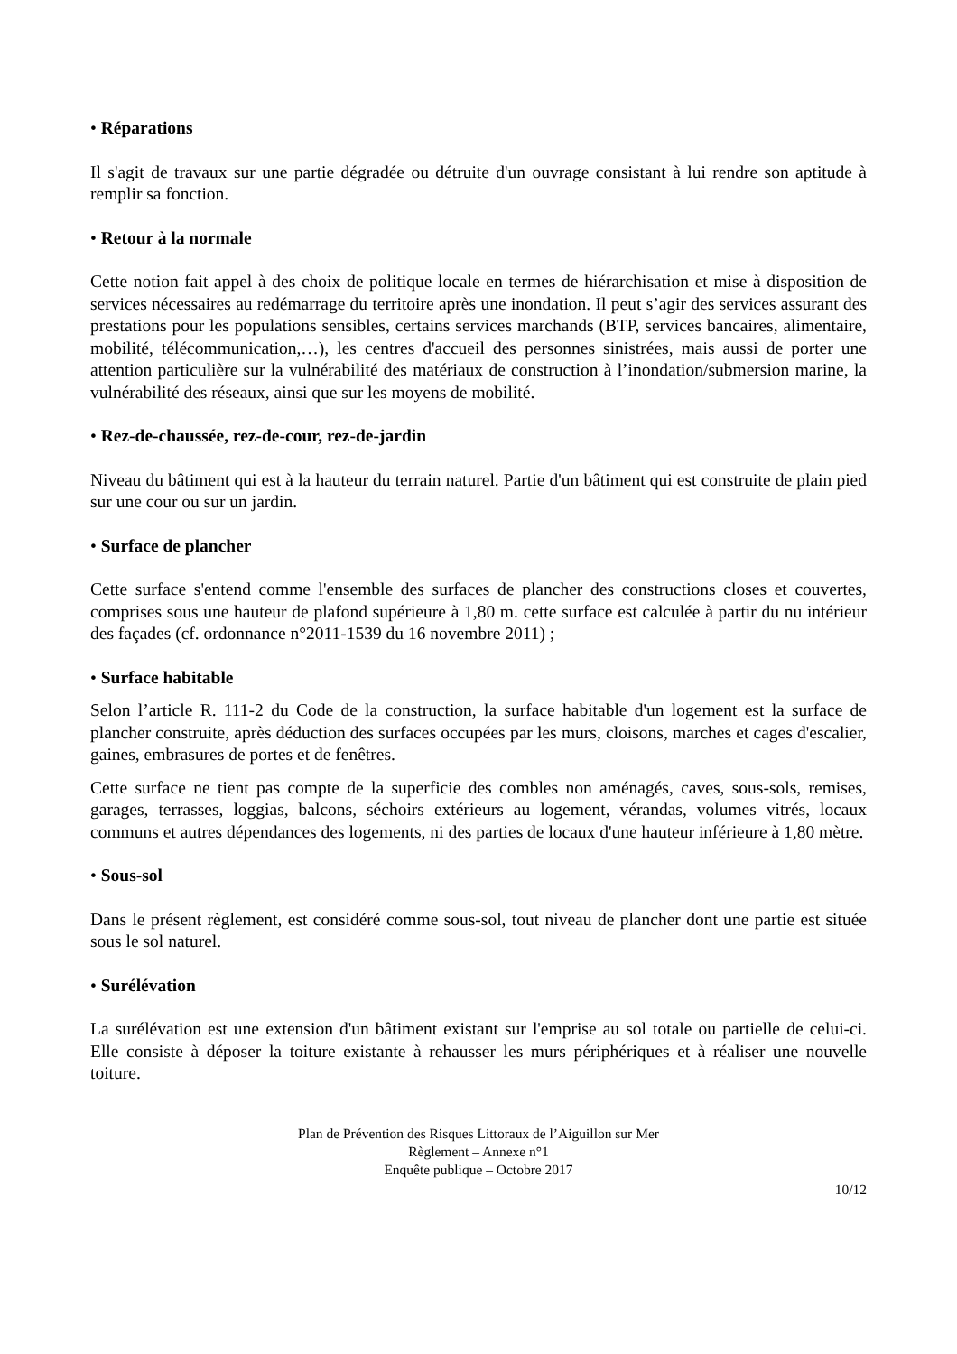• Réparations
Il s'agit de travaux sur une partie dégradée ou détruite d'un ouvrage consistant à lui rendre son aptitude à remplir sa fonction.
• Retour à la normale
Cette notion fait appel à des choix de politique locale en termes de hiérarchisation et mise à disposition de services nécessaires au redémarrage du territoire après une inondation. Il peut s’agir des services assurant des prestations pour les populations sensibles, certains services marchands (BTP, services bancaires, alimentaire, mobilité, télécommunication,…), les centres d'accueil des personnes sinistrées, mais aussi de porter une attention particulière sur la vulnérabilité des matériaux de construction à l’inondation/submersion marine, la vulnérabilité des réseaux, ainsi que sur les moyens de mobilité.
• Rez-de-chaussée, rez-de-cour, rez-de-jardin
Niveau du bâtiment qui est à la hauteur du terrain naturel. Partie d'un bâtiment qui est construite de plain pied sur une cour ou sur un jardin.
• Surface de plancher
Cette surface s'entend comme l'ensemble des surfaces de plancher des constructions closes et couvertes, comprises sous une hauteur de plafond supérieure à 1,80 m. cette surface est calculée à partir du nu intérieur des façades (cf. ordonnance n°2011-1539 du 16 novembre 2011) ;
• Surface habitable
Selon l’article R. 111-2 du Code de la construction, la surface habitable d'un logement est la surface de plancher construite, après déduction des surfaces occupées par les murs, cloisons, marches et cages d'escalier, gaines, embrasures de portes et de fenêtres.
Cette surface ne tient pas compte de la superficie des combles non aménagés, caves, sous-sols, remises, garages, terrasses, loggias, balcons, séchoirs extérieurs au logement, vérandas, volumes vitrés, locaux communs et autres dépendances des logements, ni des parties de locaux d'une hauteur inférieure à 1,80 mètre.
• Sous-sol
Dans le présent règlement, est considéré comme sous-sol, tout niveau de plancher dont une partie est située sous le sol naturel.
• Surélévation
La surélévation est une extension d'un bâtiment existant sur l'emprise au sol totale ou partielle de celui-ci. Elle consiste à déposer la toiture existante à rehausser les murs périphériques et à réaliser une nouvelle toiture.
Plan de Prévention des Risques Littoraux de l’Aiguillon sur Mer
Règlement – Annexe n°1
Enquête publique – Octobre 2017
10/12